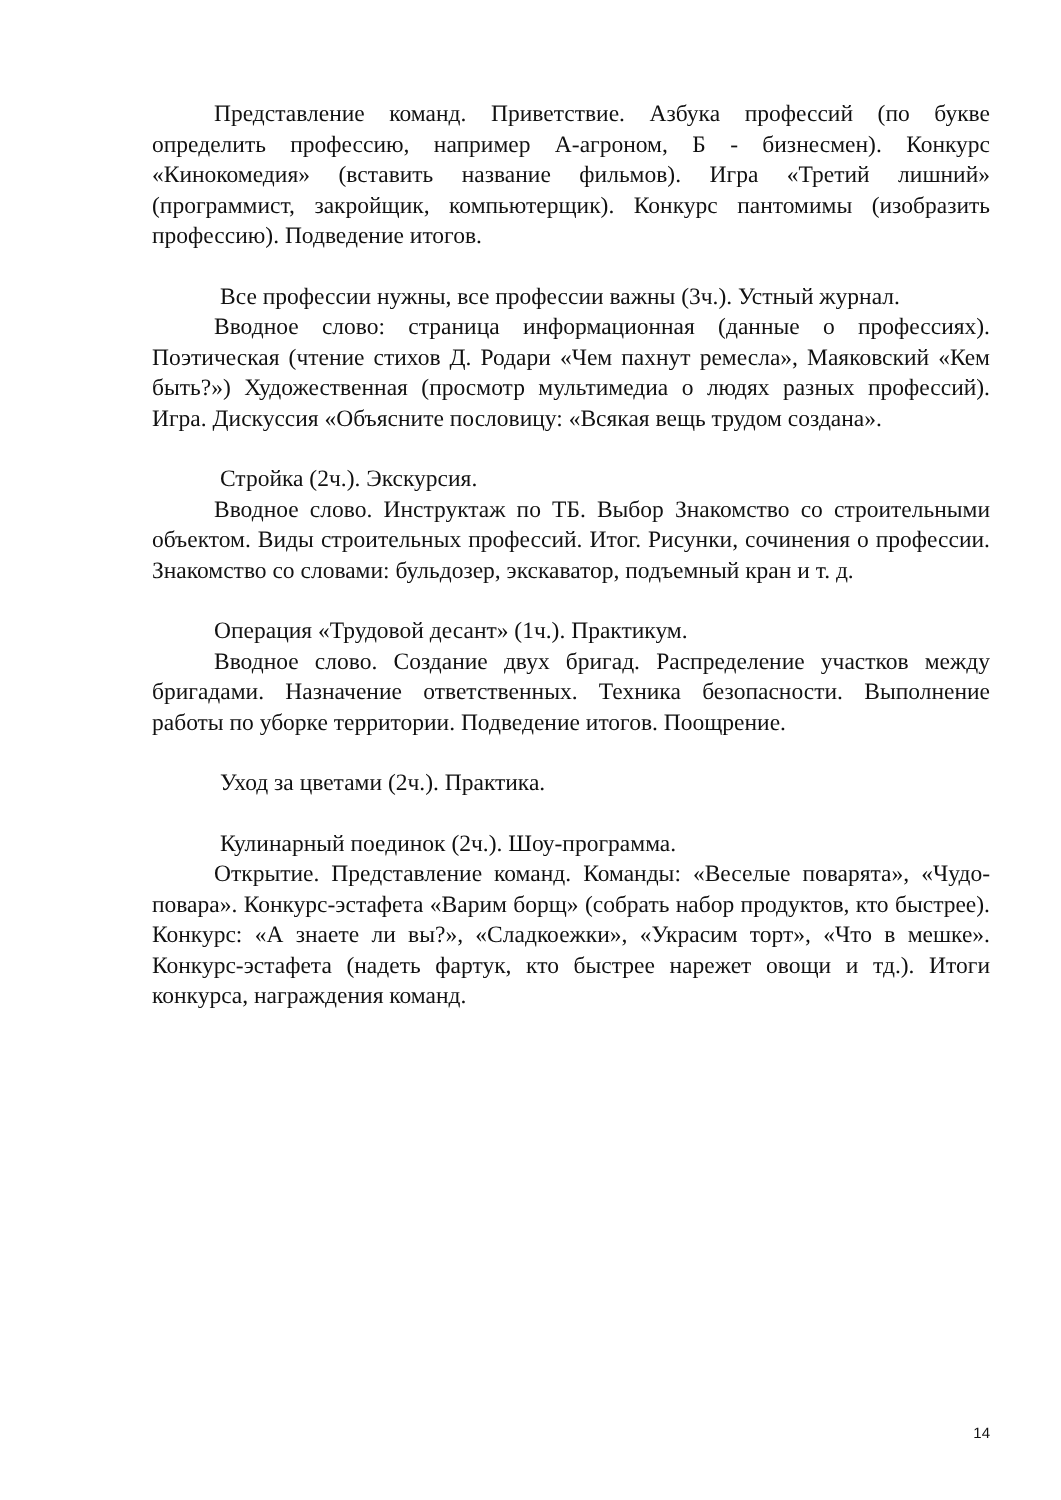Представление команд. Приветствие. Азбука профессий (по букве определить профессию, например А-агроном, Б - бизнесмен). Конкурс «Кинокомедия» (вставить название фильмов). Игра «Третий лишний» (программист, закройщик, компьютерщик). Конкурс пантомимы (изобразить профессию). Подведение итогов.
Все профессии нужны, все профессии важны (3ч.). Устный журнал.
Вводное слово: страница информационная (данные о профессиях). Поэтическая (чтение стихов Д. Родари «Чем пахнут ремесла», Маяковский «Кем быть?») Художественная (просмотр мультимедиа о людях разных профессий). Игра. Дискуссия «Объясните пословицу: «Всякая вещь трудом создана».
Стройка (2ч.). Экскурсия.
Вводное слово. Инструктаж по ТБ. Выбор Знакомство со строительными объектом. Виды строительных профессий. Итог. Рисунки, сочинения о профессии. Знакомство со словами: бульдозер, экскаватор, подъемный кран и т. д.
Операция «Трудовой десант» (1ч.). Практикум.
Вводное слово. Создание двух бригад. Распределение участков между бригадами. Назначение ответственных. Техника безопасности. Выполнение работы по уборке территории. Подведение итогов. Поощрение.
Уход за цветами (2ч.). Практика.
Кулинарный поединок (2ч.). Шоу-программа.
Открытие. Представление команд. Команды: «Веселые поварята», «Чудо-повара». Конкурс-эстафета «Варим борщ» (собрать набор продуктов, кто быстрее). Конкурс: «А знаете ли вы?», «Сладкоежки», «Украсим торт», «Что в мешке». Конкурс-эстафета (надеть фартук, кто быстрее нарежет овощи и тд.). Итоги конкурса, награждения команд.
14